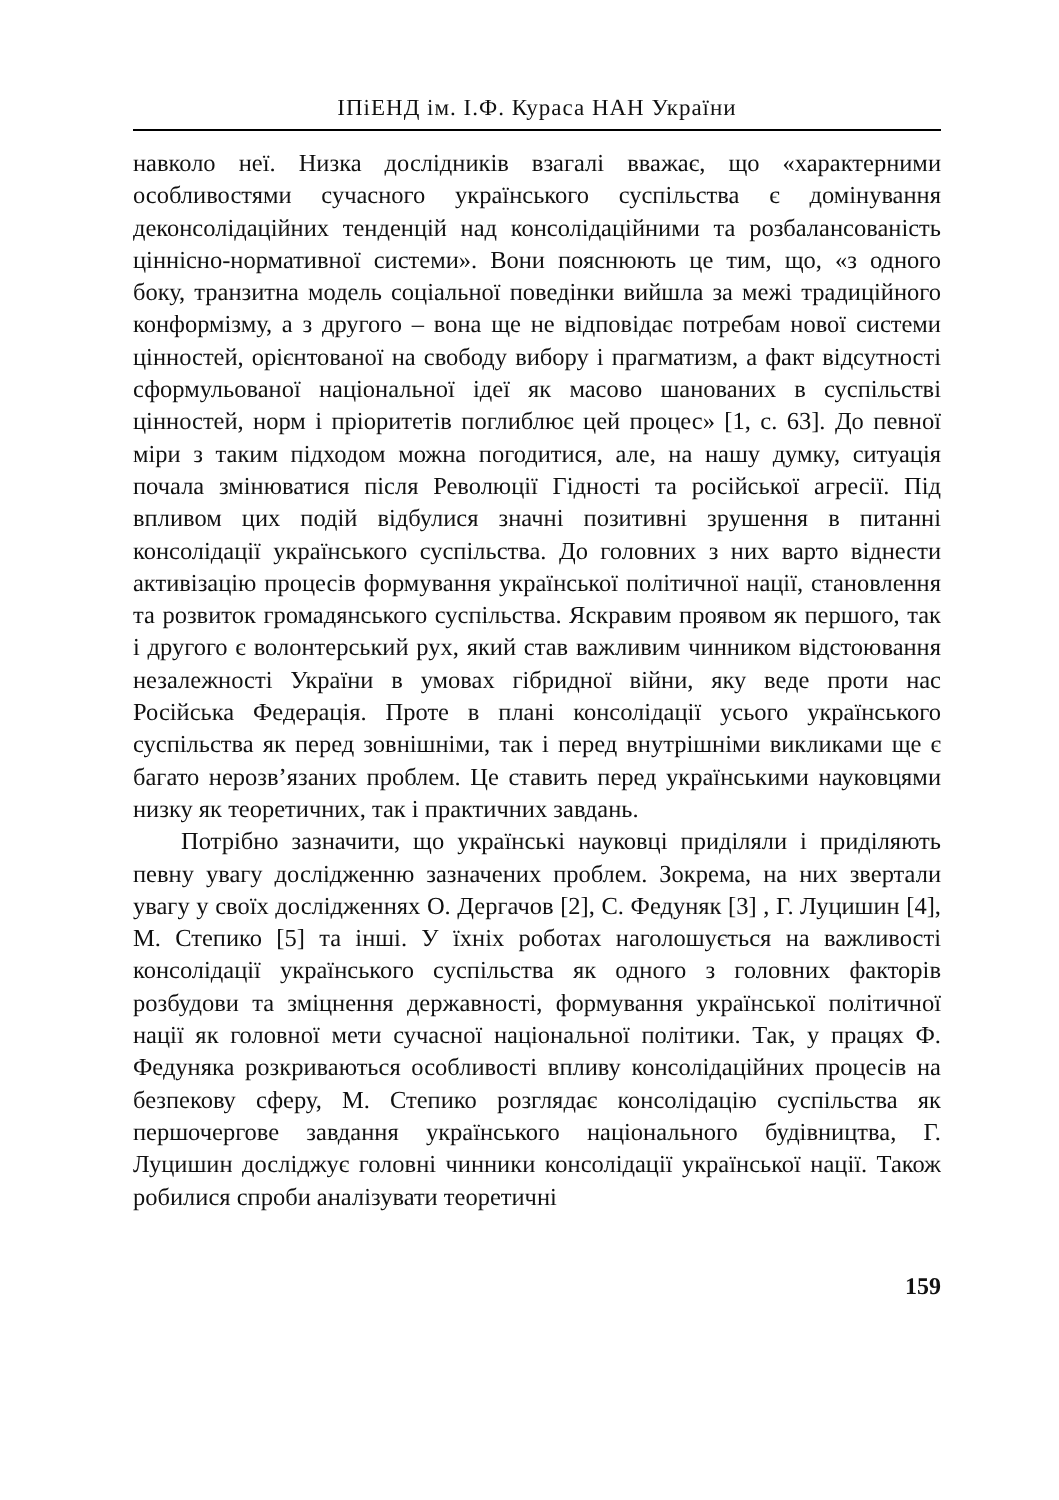ІПіЕНД ім. І.Ф. Кураса НАН України
навколо неї. Низка дослідників взагалі вважає, що «характерними особливостями сучасного українського суспільства є домінування деконсолідаційних тенденцій над консолідаційними та розбалансованість ціннісно-нормативної системи». Вони пояснюють це тим, що, «з одного боку, транзитна модель соціальної поведінки вийшла за межі традиційного конформізму, а з другого – вона ще не відповідає потребам нової системи цінностей, орієнтованої на свободу вибору і прагматизм, а факт відсутності сформульованої національної ідеї як масово шанованих в суспільстві цінностей, норм і пріоритетів поглиблює цей процес» [1, с. 63]. До певної міри з таким підходом можна погодитися, але, на нашу думку, ситуація почала змінюватися після Революції Гідності та російської агресії. Під впливом цих подій відбулися значні позитивні зрушення в питанні консолідації українського суспільства. До головних з них варто віднести активізацію процесів формування української політичної нації, становлення та розвиток громадянського суспільства. Яскравим проявом як першого, так і другого є волонтерський рух, який став важливим чинником відстоювання незалежності України в умовах гібридної війни, яку веде проти нас Російська Федерація. Проте в плані консолідації усього українського суспільства як перед зовнішніми, так і перед внутрішніми викликами ще є багато нерозв’язаних проблем. Це ставить перед українськими науковцями низку як теоретичних, так і практичних завдань.
Потрібно зазначити, що українські науковці приділяли і приділяють певну увагу дослідженню зазначених проблем. Зокрема, на них звертали увагу у своїх дослідженнях О. Дергачов [2], С. Федуняк [3] , Г. Луцишин [4], М. Степико [5] та інші. У їхніх роботах наголошується на важливості консолідації українського суспільства як одного з головних факторів розбудови та зміцнення державності, формування української політичної нації як головної мети сучасної національної політики. Так, у працях Ф. Федуняка розкриваються особливості впливу консолідаційних процесів на безпекову сферу, М. Степико розглядає консолідацію суспільства як першочергове завдання українського національного будівництва, Г. Луцишин досліджує головні чинники консолідації української нації. Також робилися спроби аналізувати теоретичні
159